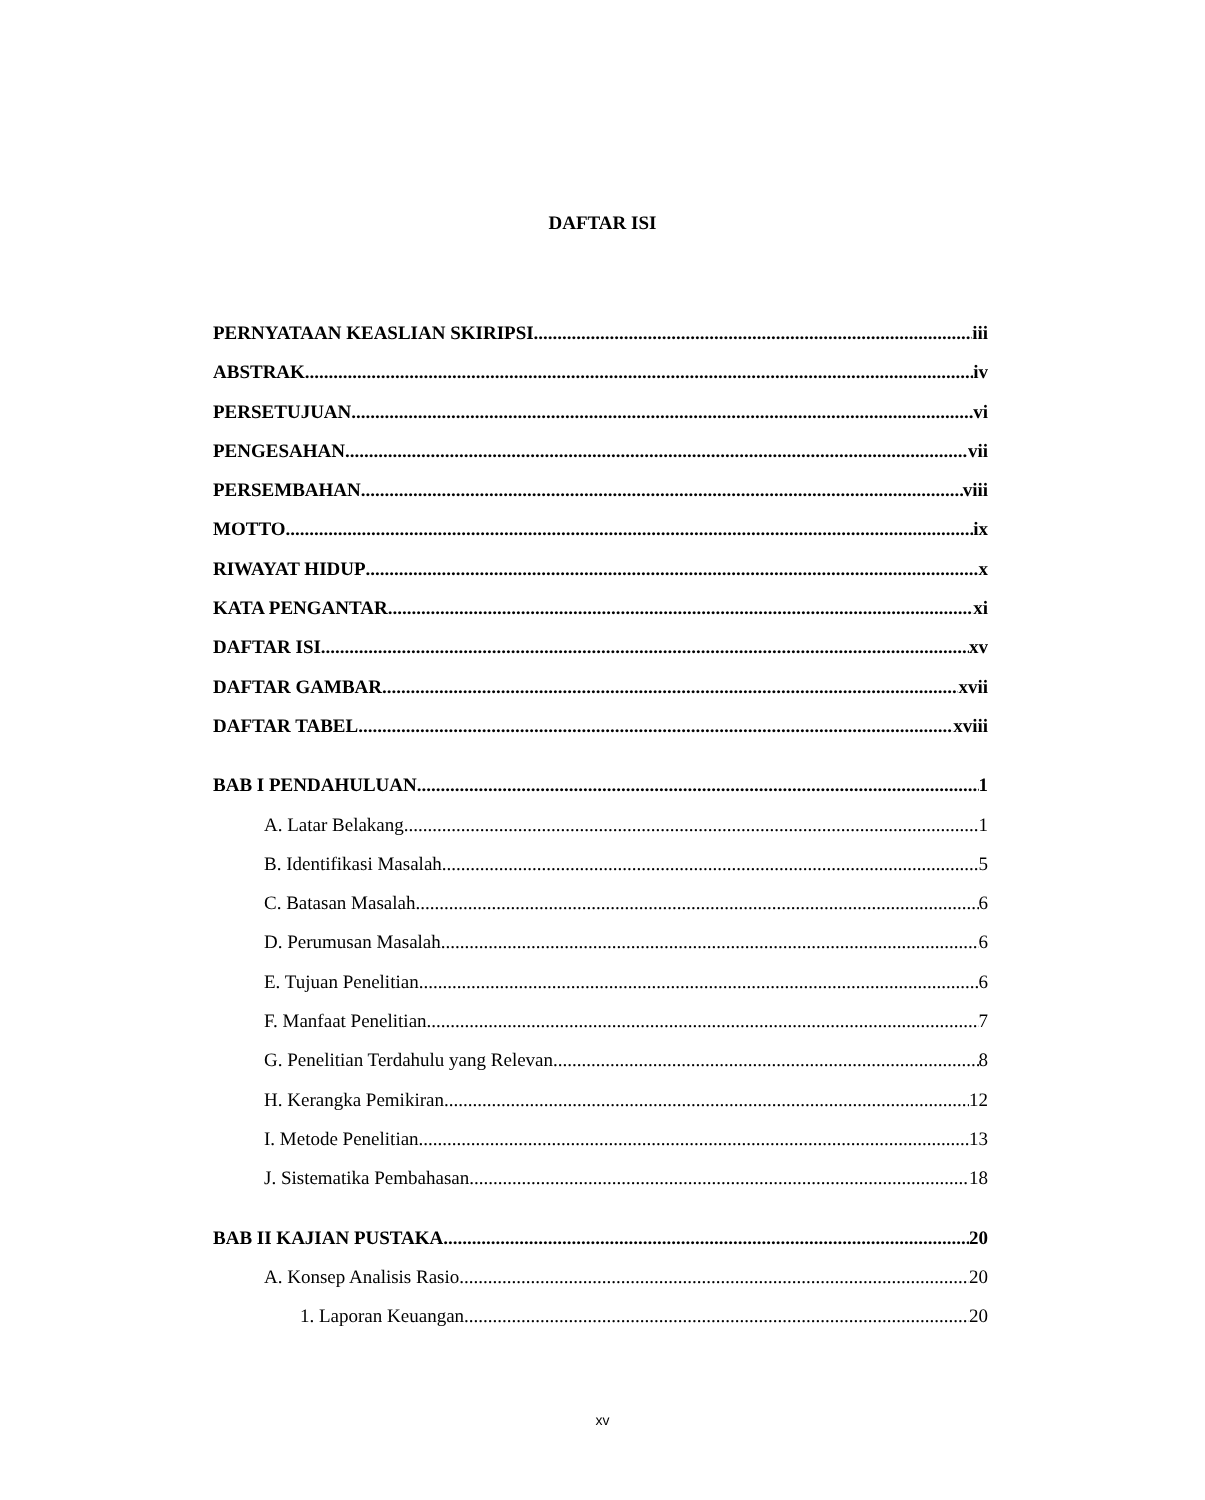DAFTAR ISI
PERNYATAAN KEASLIAN SKIRIPSI iii
ABSTRAK iv
PERSETUJUAN vi
PENGESAHAN vii
PERSEMBAHAN viii
MOTTO ix
RIWAYAT HIDUP x
KATA PENGANTAR xi
DAFTAR ISI xv
DAFTAR GAMBAR xvii
DAFTAR TABEL xviii
BAB I PENDAHULUAN 1
A. Latar Belakang 1
B. Identifikasi Masalah 5
C. Batasan Masalah 6
D. Perumusan Masalah 6
E. Tujuan Penelitian 6
F. Manfaat Penelitian 7
G. Penelitian Terdahulu yang Relevan 8
H. Kerangka Pemikiran 12
I. Metode Penelitian 13
J. Sistematika Pembahasan 18
BAB II KAJIAN PUSTAKA 20
A. Konsep Analisis Rasio 20
1. Laporan Keuangan 20
xv